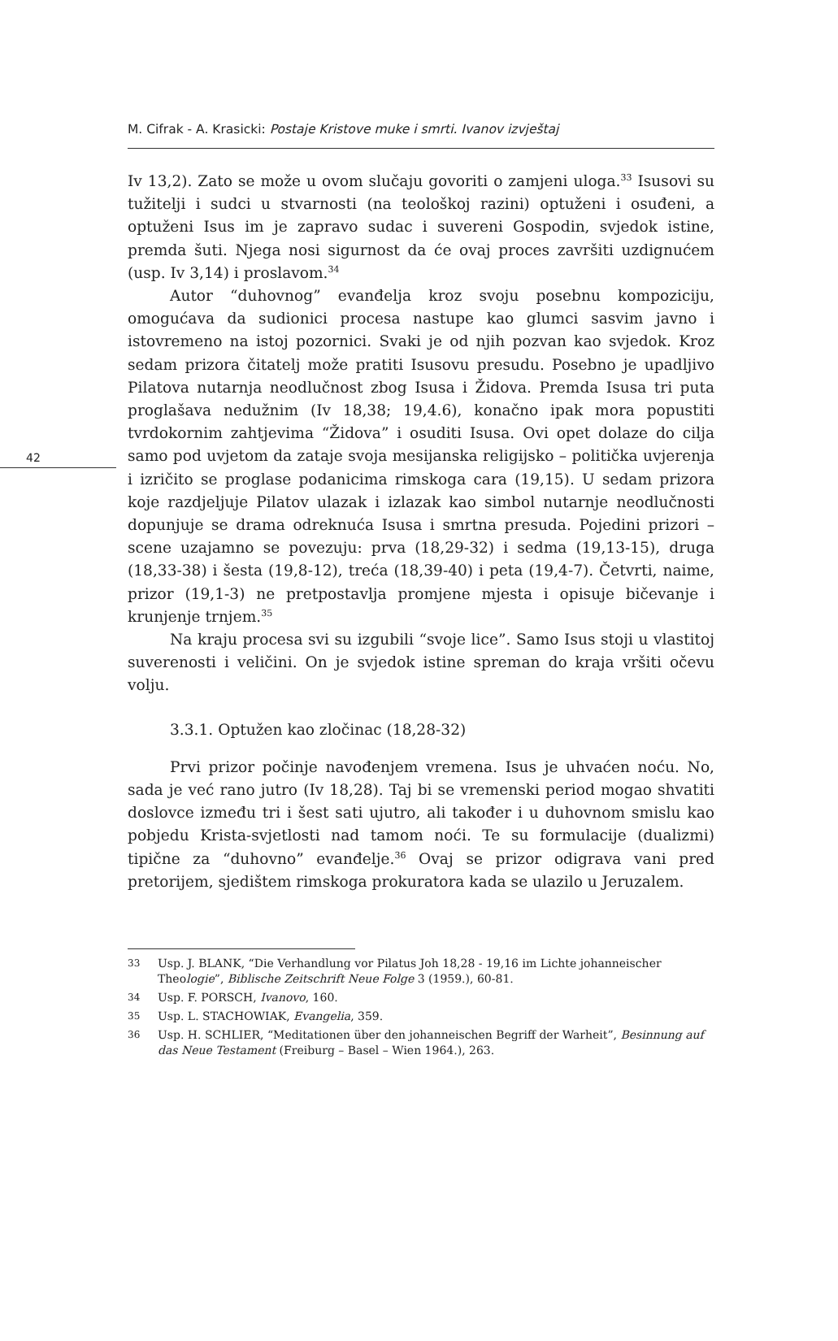M. Cifrak - A. Krasicki: Postaje Kristove muke i smrti. Ivanov izvještaj
42
Iv 13,2). Zato se može u ovom slučaju govoriti o zamjeni uloga.<sup>33</sup> Isusovi su tužitelji i sudci u stvarnosti (na teološkoj razini) optuženi i osuđeni, a optuženi Isus im je zapravo sudac i suvereni Gospodin, svjedok istine, premda šuti. Njega nosi sigurnost da će ovaj proces završiti uzdignućem (usp. Iv 3,14) i proslavom.<sup>34</sup>
Autor “duhovnog” evanđelja kroz svoju posebnu kompoziciju, omogućava da sudionici procesa nastupe kao glumci sasvim javno i istovremeno na istoj pozornici. Svaki je od njih pozvan kao svjedok. Kroz sedam prizora čitatelj može pratiti Isusovu presudu. Posebno je upadljivo Pilatova nutarnja neodlučnost zbog Isusa i Židova. Premda Isusa tri puta proglašava nedužnim (Iv 18,38; 19,4.6), konačno ipak mora popustiti tvrdokornim zahtjevima “Židova” i osuditi Isusa. Ovi opet dolaze do cilja samo pod uvjetom da zataje svoja mesijanska religijsko – politička uvjerenja i izričito se proglase podanicima rimskoga cara (19,15). U sedam prizora koje razdjeljuje Pilatov ulazak i izlazak kao simbol nutarnje neodlučnosti dopunjuje se drama odreknuća Isusa i smrtna presuda. Pojedini prizori – scene uzajamno se povezuju: prva (18,29-32) i sedma (19,13-15), druga (18,33-38) i šesta (19,8-12), treća (18,39-40) i peta (19,4-7). Četvrti, naime, prizor (19,1-3) ne pretpostavlja promjene mjesta i opisuje bičevanje i krunjenje trnjem.<sup>35</sup>
Na kraju procesa svi su izgubili “svoje lice”. Samo Isus stoji u vlastitoj suverenosti i veličini. On je svjedok istine spreman do kraja vršiti očevu volju.
3.3.1. Optužen kao zločinac (18,28-32)
Prvi prizor počinje navođenjem vremena. Isus je uhvaćen noću. No, sada je već rano jutro (Iv 18,28). Taj bi se vremenski period mogao shvatiti doslovce između tri i šest sati ujutro, ali također i u duhovnom smislu kao pobjedu Krista-svjetlosti nad tamom noći. Te su formulacije (dualizmi) tipične za “duhovno” evanđelje.<sup>36</sup> Ovaj se prizor odigrava vani pred pretorijem, sjedištem rimskoga prokuratora kada se ulazilo u Jeruzalem.
33
Usp. J. BLANK, “Die Verhandlung vor Pilatus Joh 18,28 - 19,16 im Lichte johanneischer Theologie”, Biblische Zeitschrift Neue Folge 3 (1959.), 60-81.
34
Usp. F. PORSCH, Ivanovo, 160.
35
Usp. L. STACHOWIAK, Evangelia, 359.
36
Usp. H. SCHLIER, “Meditationen über den johanneischen Begriff der Warheit”, Besinnung auf das Neue Testament (Freiburg – Basel – Wien 1964.), 263.